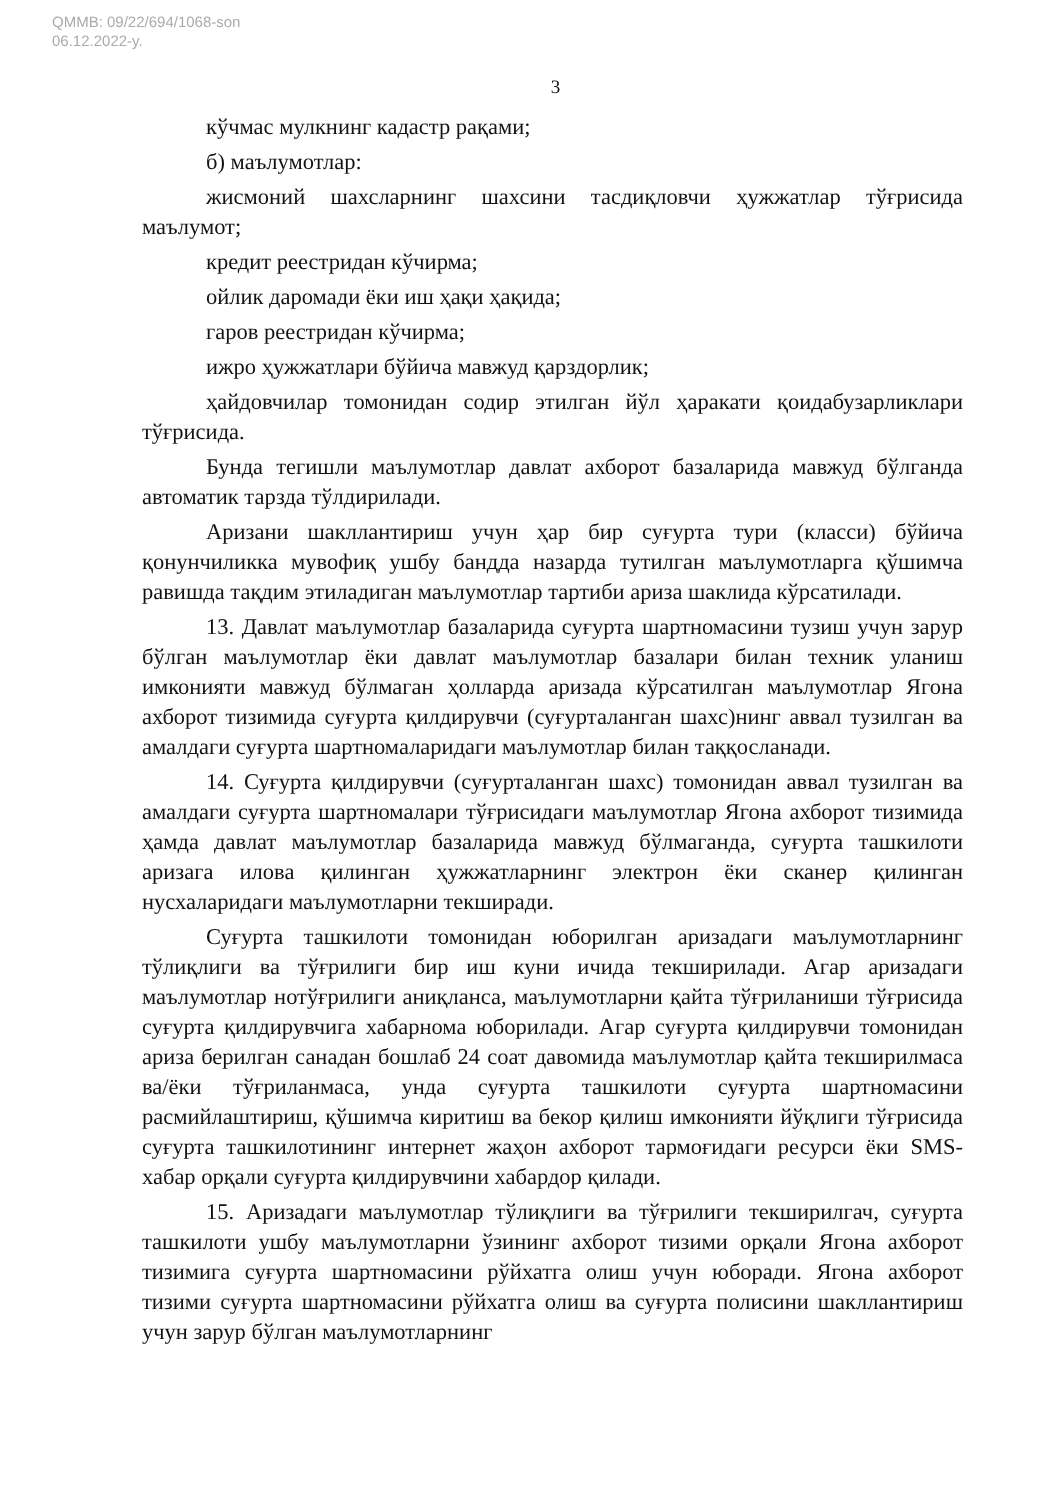QMMB: 09/22/694/1068-son
06.12.2022-y.
3
кўчмас мулкнинг кадастр рақами;
б) маълумотлар:
жисмоний шахсларнинг шахсини тасдиқловчи ҳужжатлар тўғрисида маълумот;
кредит реестридан кўчирма;
ойлик даромади ёки иш ҳақи ҳақида;
гаров реестридан кўчирма;
ижро ҳужжатлари бўйича мавжуд қарздорлик;
ҳайдовчилар томонидан содир этилган йўл ҳаракати қоидабузарликлари тўғрисида.
Бунда тегишли маълумотлар давлат ахборот базаларида мавжуд бўлганда автоматик тарзда тўлдирилади.
Аризани шакллантириш учун ҳар бир суғурта тури (класси) бўйича қонунчиликка мувофиқ ушбу бандда назарда тутилган маълумотларга қўшимча равишда тақдим этиладиган маълумотлар тартиби ариза шаклида кўрсатилади.
13. Давлат маълумотлар базаларида суғурта шартномасини тузиш учун зарур бўлган маълумотлар ёки давлат маълумотлар базалари билан техник уланиш имконияти мавжуд бўлмаган ҳолларда аризада кўрсатилган маълумотлар Ягона ахборот тизимида суғурта қилдирувчи (суғурталанган шахс)нинг аввал тузилган ва амалдаги суғурта шартномаларидаги маълумотлар билан таққосланади.
14. Суғурта қилдирувчи (суғурталанган шахс) томонидан аввал тузилган ва амалдаги суғурта шартномалари тўғрисидаги маълумотлар Ягона ахборот тизимида ҳамда давлат маълумотлар базаларида мавжуд бўлмаганда, суғурта ташкилоти аризага илова қилинган ҳужжатларнинг электрон ёки сканер қилинган нусхаларидаги маълумотларни текширади.
Суғурта ташкилоти томонидан юборилган аризадаги маълумотларнинг тўлиқлиги ва тўғрилиги бир иш куни ичида текширилади. Агар аризадаги маълумотлар нотўғрилиги аниқланса, маълумотларни қайта тўғриланиши тўғрисида суғурта қилдирувчига хабарнома юборилади. Агар суғурта қилдирувчи томонидан ариза берилган санадан бошлаб 24 соат давомида маълумотлар қайта текширилмаса ва/ёки тўғриланмаса, унда суғурта ташкилоти суғурта шартномасини расмийлаштириш, қўшимча киритиш ва бекор қилиш имконияти йўқлиги тўғрисида суғурта ташкилотининг интернет жаҳон ахборот тармоғидаги ресурси ёки SMS-хабар орқали суғурта қилдирувчини хабардор қилади.
15. Аризадаги маълумотлар тўлиқлиги ва тўғрилиги текширилгач, суғурта ташкилоти ушбу маълумотларни ўзининг ахборот тизими орқали Ягона ахборот тизимига суғурта шартномасини рўйхатга олиш учун юборади. Ягона ахборот тизими суғурта шартномасини рўйхатга олиш ва суғурта полисини шакллантириш учун зарур бўлган маълумотларнинг